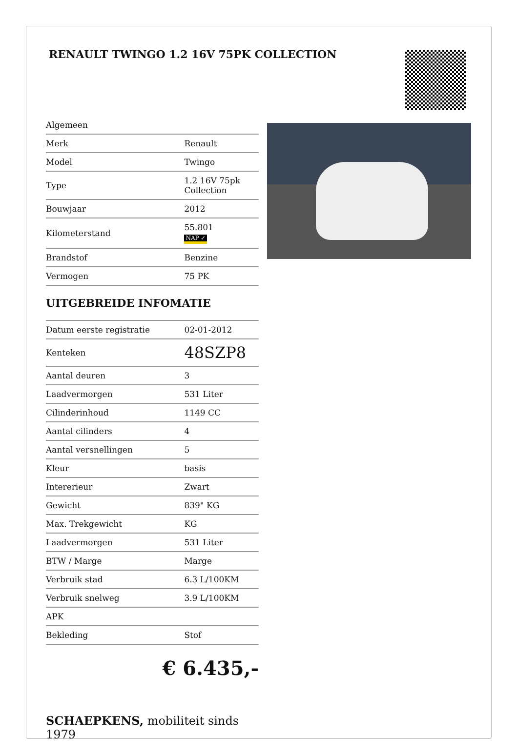RENAULT TWINGO 1.2 16V 75PK COLLECTION
| Algemeen | |
| Merk | Renault |
| Model | Twingo |
| Type | 1.2 16V 75pk Collection |
| Bouwjaar | 2012 |
| Kilometerstand | 55.801 NAP ✓ |
| Brandstof | Benzine |
| Vermogen | 75 PK |
UITGEBREIDE INFOMATIE
| Datum eerste registratie | 02-01-2012 |
| Kenteken | 48SZP8 |
| Aantal deuren | 3 |
| Laadvermorgen | 531 Liter |
| Cilinderinhoud | 1149 CC |
| Aantal cilinders | 4 |
| Aantal versnellingen | 5 |
| Kleur | basis |
| Intererieur | Zwart |
| Gewicht | 839" KG |
| Max. Trekgewicht | KG |
| Laadvermorgen | 531 Liter |
| BTW / Marge | Marge |
| Verbruik stad | 6.3 L/100KM |
| Verbruik snelweg | 3.9 L/100KM |
| APK | |
| Bekleding | Stof |
€ 6.435,-
SCHAEPKENS, mobiliteit sinds 1979